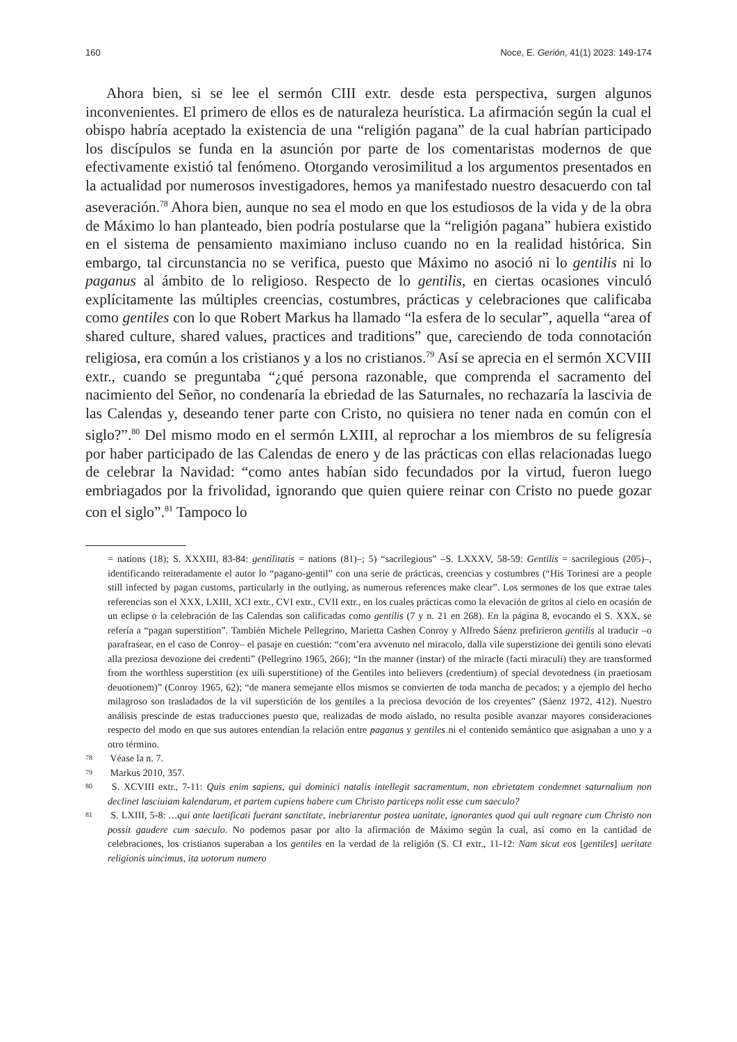160 Noce, E. Gerión, 41(1) 2023: 149-174
Ahora bien, si se lee el sermón CIII extr. desde esta perspectiva, surgen algunos inconvenientes. El primero de ellos es de naturaleza heurística. La afirmación según la cual el obispo habría aceptado la existencia de una “religión pagana” de la cual habrían participado los discípulos se funda en la asunción por parte de los comentaristas modernos de que efectivamente existió tal fenómeno. Otorgando verosimilitud a los argumentos presentados en la actualidad por numerosos investigadores, hemos ya manifestado nuestro desacuerdo con tal aseveración.<sup>78</sup> Ahora bien, aunque no sea el modo en que los estudiosos de la vida y de la obra de Máximo lo han planteado, bien podría postularse que la “religión pagana” hubiera existido en el sistema de pensamiento maximiano incluso cuando no en la realidad histórica. Sin embargo, tal circunstancia no se verifica, puesto que Máximo no asoció ni lo gentilis ni lo paganus al ámbito de lo religioso. Respecto de lo gentilis, en ciertas ocasiones vinculó explícitamente las múltiples creencias, costumbres, prácticas y celebraciones que calificaba como gentiles con lo que Robert Markus ha llamado “la esfera de lo secular”, aquella “area of shared culture, shared values, practices and traditions” que, careciendo de toda connotación religiosa, era común a los cristianos y a los no cristianos.<sup>79</sup> Así se aprecia en el sermón XCVIII extr., cuando se preguntaba “¿qué persona razonable, que comprenda el sacramento del nacimiento del Señor, no condenaría la ebriedad de las Saturnales, no rechazaría la lascivia de las Calendas y, deseando tener parte con Cristo, no quisiera no tener nada en común con el siglo?”.<sup>80</sup> Del mismo modo en el sermón LXIII, al reprochar a los miembros de su feligresía por haber participado de las Calendas de enero y de las prácticas con ellas relacionadas luego de celebrar la Navidad: “como antes habían sido fecundados por la virtud, fueron luego embriagados por la frivolidad, ignorando que quien quiere reinar con Cristo no puede gozar con el siglo”.<sup>81</sup> Tampoco lo
= nations (18); S. XXXIII, 83-84: gentilitatis = nations (81)–; 5) “sacrilegious” –S. LXXXV, 58-59: Gentilis = sacrilegious (205)–, identificando reiteradamente el autor lo “pagano-gentil” con una serie de prácticas, creencias y costumbres (“His Torinesi are a people still infected by pagan customs, particularly in the outlying, as numerous references make clear”. Los sermones de los que extrae tales referencias son el XXX, LXIII, XCI extr., CVI extr., CVII extr., en los cuales prácticas como la elevación de gritos al cielo en ocasión de un eclipse o la celebración de las Calendas son calificadas como gentilis (7 y n. 21 en 268). En la página 8, evocando el S. XXX, se refería a “pagan superstition”. También Michele Pellegrino, Marietta Cashen Conroy y Alfredo Sáenz prefirieron gentilis al traducir –o parafrasear, en el caso de Conroy– el pasaje en cuestión: “com’era avvenuto nel miracolo, dalla vile superstizione dei gentili sono elevati alla preziosa devozione dei credenti” (Pellegrino 1965, 266); “In the manner (instar) of the miracle (facti miraculi) they are transformed from the worthless superstition (ex uili superstitione) of the Gentiles into believers (credentium) of special devotedness (in praetiosam deuotionem)” (Conroy 1965, 62); “de manera semejante ellos mismos se convierten de toda mancha de pecados; y a ejemplo del hecho milagroso son trasladados de la vil superstición de los gentiles a la preciosa devoción de los creyentes” (Sáenz 1972, 412). Nuestro análisis prescinde de estas traducciones puesto que, realizadas de modo aislado, no resulta posible avanzar mayores consideraciones respecto del modo en que sus autores entendían la relación entre paganus y gentiles ni el contenido semántico que asignaban a uno y a otro término.
78 Véase la n. 7.
79 Markus 2010, 357.
80 S. XCVIII extr., 7-11: Quis enim sapiens, qui dominici natalis intellegit sacramentum, non ebrietatem condemnet saturnalium non declinet lasciuiam kalendarum, et partem cupiens habere cum Christo particeps nolit esse cum saeculo?
81 S. LXIII, 5-8: …qui ante laetificati fuerant sanctitate, inebriarentur postea uanitate, ignorantes quod qui uult regnare cum Christo non possit gaudere cum saeculo. No podemos pasar por alto la afirmación de Máximo según la cual, así como en la cantidad de celebraciones, los cristianos superaban a los gentiles en la verdad de la religión (S. CI extr., 11-12: Nam sicut eos [gentiles] ueritate religionis uincimus, ita uotorum numero